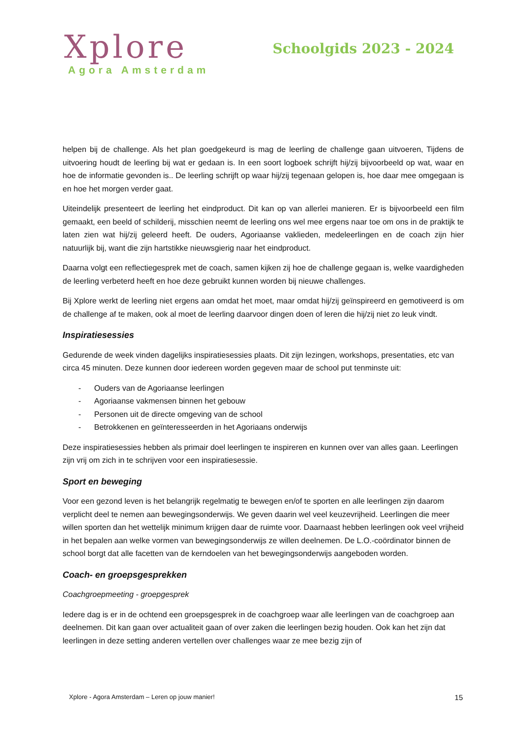Xplore
Agora Amsterdam
Schoolgids 2023 - 2024
helpen bij de challenge. Als het plan goedgekeurd is mag de leerling de challenge gaan uitvoeren, Tijdens de uitvoering houdt de leerling bij wat er gedaan is. In een soort logboek schrijft hij/zij bijvoorbeeld op wat, waar en hoe de informatie gevonden is.. De leerling schrijft op waar hij/zij tegenaan gelopen is, hoe daar mee omgegaan is en hoe het morgen verder gaat.
Uiteindelijk presenteert de leerling het eindproduct. Dit kan op van allerlei manieren. Er is bijvoorbeeld een film gemaakt, een beeld of schilderij, misschien neemt de leerling ons wel mee ergens naar toe om ons in de praktijk te laten zien wat hij/zij geleerd heeft. De ouders, Agoriaanse vaklieden, medeleerlingen en de coach zijn hier natuurlijk bij, want die zijn hartstikke nieuwsgierig naar het eindproduct.
Daarna volgt een reflectiegesprek met de coach, samen kijken zij hoe de challenge gegaan is, welke vaardigheden de leerling verbeterd heeft en hoe deze gebruikt kunnen worden bij nieuwe challenges.
Bij Xplore werkt de leerling niet ergens aan omdat het moet, maar omdat hij/zij geïnspireerd en gemotiveerd is om de challenge af te maken, ook al moet de leerling daarvoor dingen doen of leren die hij/zij niet zo leuk vindt.
Inspiratiesessies
Gedurende de week vinden dagelijks inspiratiesessies plaats. Dit zijn lezingen, workshops, presentaties, etc van circa 45 minuten. Deze kunnen door iedereen worden gegeven maar de school put tenminste uit:
- Ouders van de Agoriaanse leerlingen
- Agoriaanse vakmensen binnen het gebouw
- Personen uit de directe omgeving van de school
- Betrokkenen en geïnteresseerden in het Agoriaans onderwijs
Deze inspiratiesessies hebben als primair doel leerlingen te inspireren en kunnen over van alles gaan. Leerlingen zijn vrij om zich in te schrijven voor een inspiratiesessie.
Sport en beweging
Voor een gezond leven is het belangrijk regelmatig te bewegen en/of te sporten en alle leerlingen zijn daarom verplicht deel te nemen aan bewegingsonderwijs. We geven daarin wel veel keuzevrijheid. Leerlingen die meer willen sporten dan het wettelijk minimum krijgen daar de ruimte voor. Daarnaast hebben leerlingen ook veel vrijheid in het bepalen aan welke vormen van bewegingsonderwijs ze willen deelnemen. De L.O.-coördinator binnen de school borgt dat alle facetten van de kerndoelen van het bewegingsonderwijs aangeboden worden.
Coach- en groepsgesprekken
Coachgroepmeeting - groepgesprek
Iedere dag is er in de ochtend een groepsgesprek in de coachgroep waar alle leerlingen van de coachgroep aan deelnemen. Dit kan gaan over actualiteit gaan of over zaken die leerlingen bezig houden. Ook kan het zijn dat leerlingen in deze setting anderen vertellen over challenges waar ze mee bezig zijn of
Xplore - Agora Amsterdam – Leren op jouw manier! 15